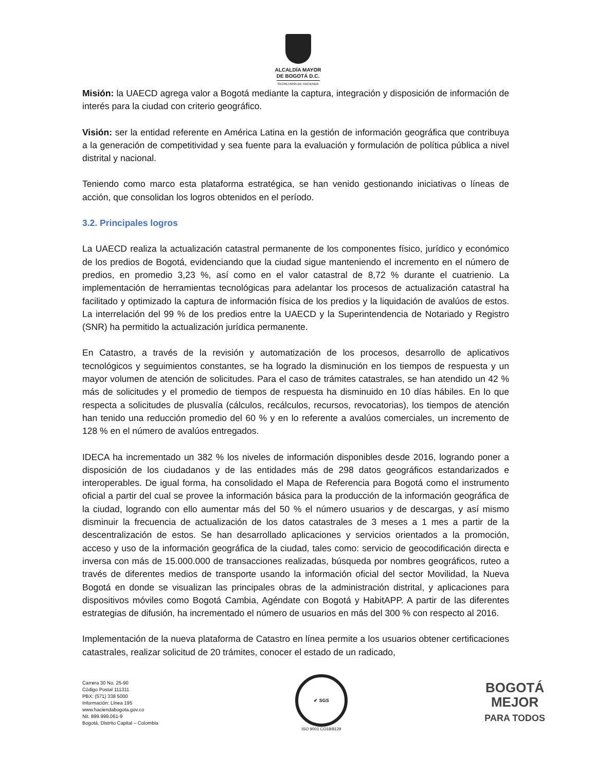ALCALDÍA MAYOR
DE BOGOTÁ D.C.
SECRETARÍA DE HACIENDA
Misión: la UAECD agrega valor a Bogotá mediante la captura, integración y disposición de información de interés para la ciudad con criterio geográfico.
Visión: ser la entidad referente en América Latina en la gestión de información geográfica que contribuya a la generación de competitividad y sea fuente para la evaluación y formulación de política pública a nivel distrital y nacional.
Teniendo como marco esta plataforma estratégica, se han venido gestionando iniciativas o líneas de acción, que consolidan los logros obtenidos en el período.
3.2. Principales logros
La UAECD realiza la actualización catastral permanente de los componentes físico, jurídico y económico de los predios de Bogotá, evidenciando que la ciudad sigue manteniendo el incremento en el número de predios, en promedio 3,23 %, así como en el valor catastral de 8,72 % durante el cuatrienio. La implementación de herramientas tecnológicas para adelantar los procesos de actualización catastral ha facilitado y optimizado la captura de información física de los predios y la liquidación de avalúos de estos. La interrelación del 99 % de los predios entre la UAECD y la Superintendencia de Notariado y Registro (SNR) ha permitido la actualización jurídica permanente.
En Catastro, a través de la revisión y automatización de los procesos, desarrollo de aplicativos tecnológicos y seguimientos constantes, se ha logrado la disminución en los tiempos de respuesta y un mayor volumen de atención de solicitudes. Para el caso de trámites catastrales, se han atendido un 42 % más de solicitudes y el promedio de tiempos de respuesta ha disminuido en 10 días hábiles. En lo que respecta a solicitudes de plusvalía (cálculos, recálculos, recursos, revocatorias), los tiempos de atención han tenido una reducción promedio del 60 % y en lo referente a avalúos comerciales, un incremento de 128 % en el número de avalúos entregados.
IDECA ha incrementado un 382 % los niveles de información disponibles desde 2016, logrando poner a disposición de los ciudadanos y de las entidades más de 298 datos geográficos estandarizados e interoperables. De igual forma, ha consolidado el Mapa de Referencia para Bogotá como el instrumento oficial a partir del cual se provee la información básica para la producción de la información geográfica de la ciudad, logrando con ello aumentar más del 50 % el número usuarios y de descargas, y así mismo disminuir la frecuencia de actualización de los datos catastrales de 3 meses a 1 mes a partir de la descentralización de estos. Se han desarrollado aplicaciones y servicios orientados a la promoción, acceso y uso de la información geográfica de la ciudad, tales como: servicio de geocodificación directa e inversa con más de 15.000.000 de transacciones realizadas, búsqueda por nombres geográficos, ruteo a través de diferentes medios de transporte usando la información oficial del sector Movilidad, la Nueva Bogotá en donde se visualizan las principales obras de la administración distrital, y aplicaciones para dispositivos móviles como Bogotá Cambia, Agéndate con Bogotá y HabitAPP. A partir de las diferentes estrategias de difusión, ha incrementado el número de usuarios en más del 300 % con respecto al 2016.
Implementación de la nueva plataforma de Catastro en línea permite a los usuarios obtener certificaciones catastrales, realizar solicitud de 20 trámites, conocer el estado de un radicado,
Carrera 30 No. 25-90
Código Postal 111311
PBX: (571) 338 5000
Información: Línea 195
www.haciendabogota.gov.co
Nit. 899.999.061-9
Bogotá, Distrito Capital – Colombia
✔ SGS
ISO 9001 CO18/8129
BOGOTÁ
MEJOR
PARA TODOS